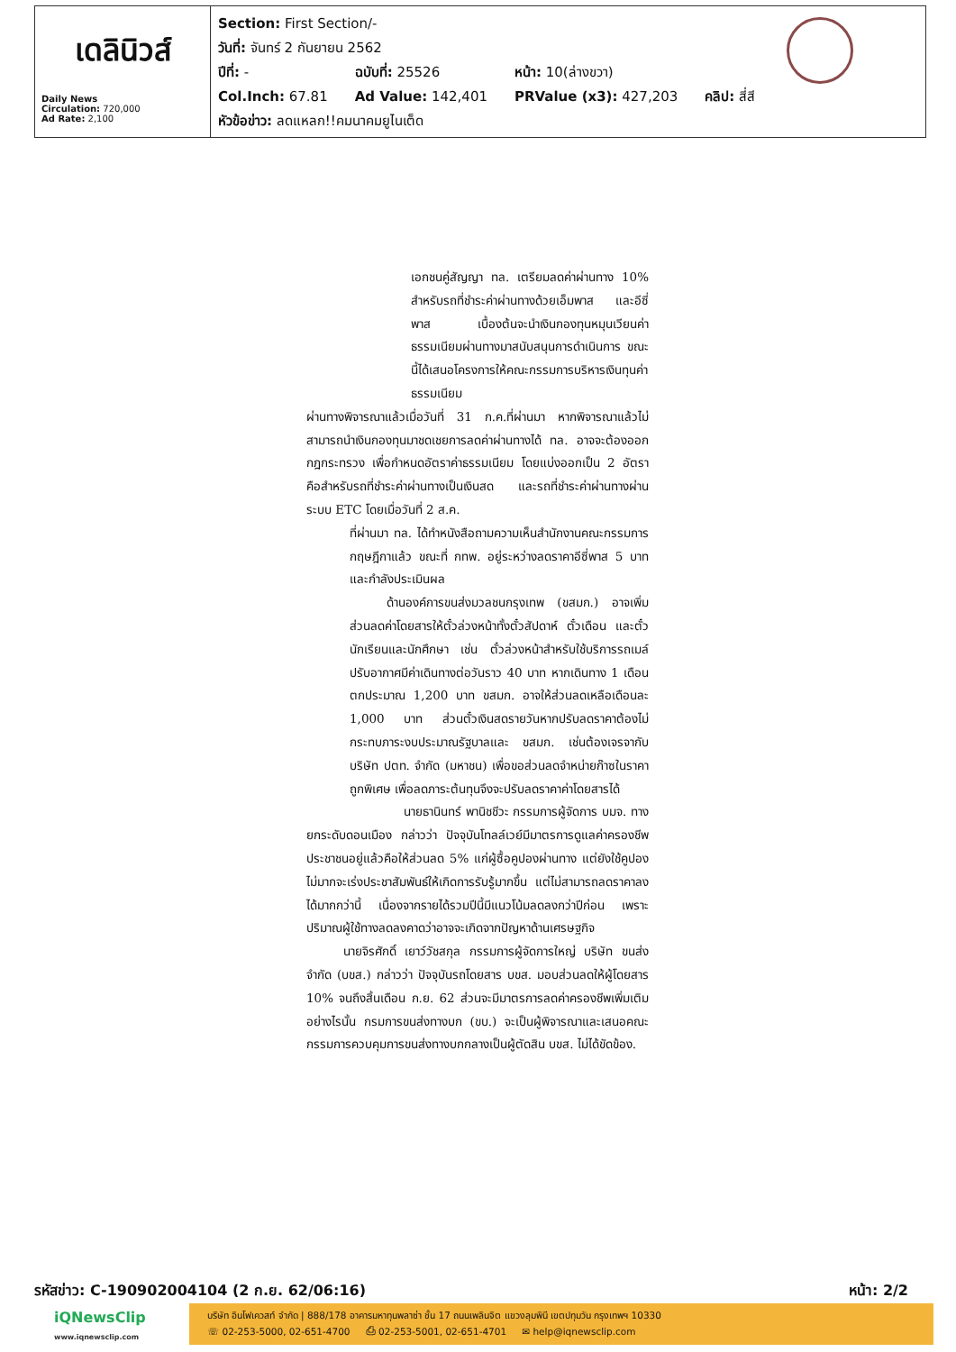เดลินิวส์
Daily News
Circulation: 720,000
Ad Rate: 2,100
Section: First Section/-
วันที่: จันทร์ 2 กันยายน 2562
| ปีที่: - | ฉบับที่: 25526 | หน้า: 10(ล่างขวา) | |
| Col.Inch: 67.81 | Ad Value: 142,401 | PRValue (x3): 427,203 | คลิป: สี่สี |
หัวข้อข่าว: ลดแหลก!!คมนาคมยูไนเต็ด
เอกชนคู่สัญญา ทล. เตรียมลดค่าผ่านทาง 10% สำหรับรถที่ชำระค่าผ่านทางด้วยเอ็มพาส และอีซี่พาส เบื้องต้นจะนำเงินกองทุนหมุนเวียนค่าธรรมเนียมผ่านทางมาสนับสนุนการดำเนินการ ขณะนี้ได้เสนอโครงการให้คณะกรรมการบริหารเงินทุนค่าธรรมเนียม
ผ่านทางพิจารณาแล้วเมื่อวันที่ 31 ก.ค.ที่ผ่านมา หากพิจารณาแล้วไม่สามารถนำเงินกองทุนมาชดเชยการลดค่าผ่านทางได้ ทล. อาจจะต้องออกกฎกระทรวง เพื่อกำหนดอัตราค่าธรรมเนียม โดยแบ่งออกเป็น 2 อัตรา คือสำหรับรถที่ชำระค่าผ่านทางเป็นเงินสด และรถที่ชำระค่าผ่านทางผ่านระบบ ETC โดยเมื่อวันที่ 2 ส.ค.
ที่ผ่านมา ทล. ได้ทำหนังสือถามความเห็นสำนักงานคณะกรรมการกฤษฎีกาแล้ว ขณะที่ กทพ. อยู่ระหว่างลดราคาอีซี่พาส 5 บาท และกำลังประเมินผล
   ด้านองค์การขนส่งมวลชนกรุงเทพ (ขสมก.) อาจเพิ่มส่วนลดค่าโดยสารให้ตั๋วล่วงหน้าทั้งตั๋วสัปดาห์ ตั๋วเดือน และตั๋วนักเรียนและนักศึกษา เช่น ตั๋วล่วงหน้าสำหรับใช้บริการรถเมล์ปรับอากาศมีค่าเดินทางต่อวันราว 40 บาท หากเดินทาง 1 เดือน ตกประมาณ 1,200 บาท ขสมก. อาจให้ส่วนลดเหลือเดือนละ 1,000 บาท ส่วนตั๋วเงินสดรายวันหากปรับลดราคาต้องไม่กระทบภาระงบประมาณรัฐบาลและ ขสมก. เช่นต้องเจรจากับบริษัท ปตท. จำกัด (มหาชน) เพื่อขอส่วนลดจำหน่ายก๊าซในราคาถูกพิเศษ เพื่อลดภาระต้นทุนจึงจะปรับลดราคาค่าโดยสารได้
        นายธานินทร์ พานิชชีวะ กรรมการผู้จัดการ บมจ. ทางยกระดับดอนเมือง กล่าวว่า ปัจจุบันโทลล์เวย์มีมาตรการดูแลค่าครองชีพประชาชนอยู่แล้วคือให้ส่วนลด 5% แก่ผู้ซื้อคูปองผ่านทาง แต่ยังใช้คูปองไม่มากจะเร่งประชาสัมพันธ์ให้เกิดการรับรู้มากขึ้น แต่ไม่สามารถลดราคาลงได้มากกว่านี้ เนื่องจากรายได้รวมปีนี้มีแนวโน้มลดลงกว่าปีก่อน เพราะปริมาณผู้ใช้ทางลดลงคาดว่าอาจจะเกิดจากปัญหาด้านเศรษฐกิจ
   นายจิรศักดิ์ เยาว์วัชสกุล กรรมการผู้จัดการใหญ่ บริษัท ขนส่ง จำกัด (บขส.) กล่าวว่า ปัจจุบันรถโดยสาร บขส. มอบส่วนลดให้ผู้โดยสาร 10% จนถึงสิ้นเดือน ก.ย. 62 ส่วนจะมีมาตรการลดค่าครองชีพเพิ่มเติมอย่างไรนั้น กรมการขนส่งทางบก (ขบ.) จะเป็นผู้พิจารณาและเสนอคณะกรรมการควบคุมการขนส่งทางบกกลางเป็นผู้ตัดสิน บขส. ไม่ได้ขัดข้อง.
รหัสข่าว: C-190902004104 (2 ก.ย. 62/06:16) หน้า: 2/2
iQNewsClip
www.iqnewsclip.com
บริษัท อินโฟเควสท์ จำกัด | 888/178 อาคารมหาทุนพลาซ่า ชั้น 17 ถนนเพลินจิต แขวงลุมพินี เขตปทุมวัน กรุงเทพฯ 10330
☏ 02-253-5000, 02-651-4700   ⎙ 02-253-5001, 02-651-4701   ✉ help@iqnewsclip.com